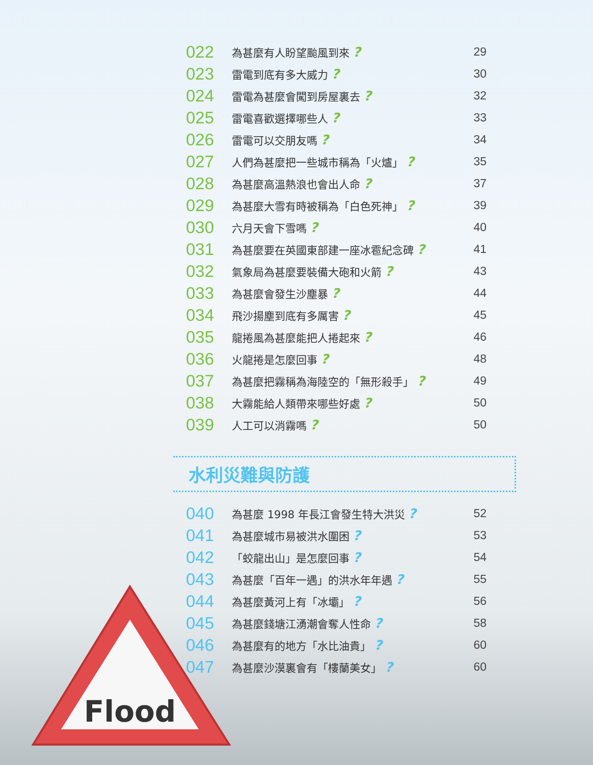| 022 | 為甚麼有人盼望颱風到來 ? | 29 |
| 023 | 雷電到底有多大威力 ? | 30 |
| 024 | 雷電為甚麼會闖到房屋裏去 ? | 32 |
| 025 | 雷電喜歡選擇哪些人 ? | 33 |
| 026 | 雷電可以交朋友嗎 ? | 34 |
| 027 | 人們為甚麼把一些城市稱為「火爐」 ? | 35 |
| 028 | 為甚麼高溫熱浪也會出人命 ? | 37 |
| 029 | 為甚麼大雪有時被稱為「白色死神」 ? | 39 |
| 030 | 六月天會下雪嗎 ? | 40 |
| 031 | 為甚麼要在英國東部建一座冰雹紀念碑 ? | 41 |
| 032 | 氣象局為甚麼要裝備大砲和火箭 ? | 43 |
| 033 | 為甚麼會發生沙塵暴 ? | 44 |
| 034 | 飛沙揚塵到底有多厲害 ? | 45 |
| 035 | 龍捲風為甚麼能把人捲起來 ? | 46 |
| 036 | 火龍捲是怎麼回事 ? | 48 |
| 037 | 為甚麼把霧稱為海陸空的「無形殺手」 ? | 49 |
| 038 | 大霧能給人類帶來哪些好處 ? | 50 |
| 039 | 人工可以消霧嗎 ? | 50 |
水利災難與防護
| 040 | 為甚麼 1998 年長江會發生特大洪災 ? | 52 |
| 041 | 為甚麼城市易被洪水圍困 ? | 53 |
| 042 | 「蛟龍出山」是怎麼回事 ? | 54 |
| 043 | 為甚麼「百年一遇」的洪水年年遇 ? | 55 |
| 044 | 為甚麼黃河上有「冰壩」 ? | 56 |
| 045 | 為甚麼錢塘江湧潮會奪人性命 ? | 58 |
| 046 | 為甚麼有的地方「水比油貴」 ? | 60 |
| 047 | 為甚麼沙漠裏會有「樓蘭美女」 ? | 60 |
Flood